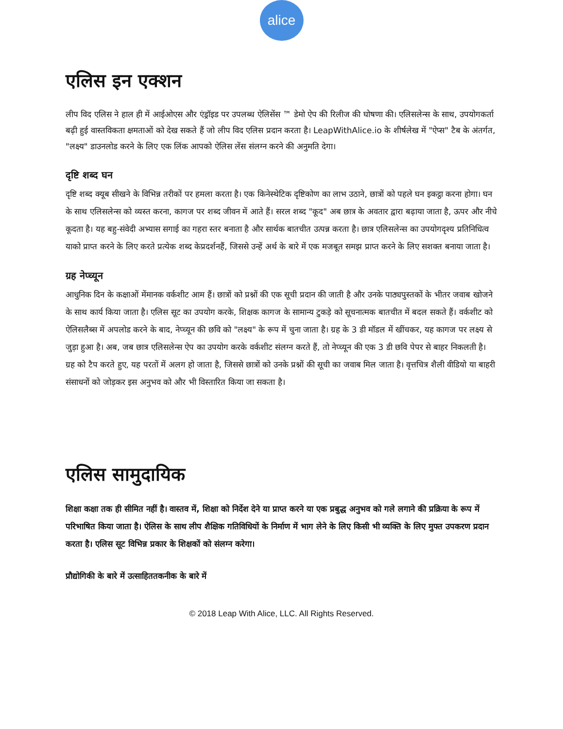alice
एलिस इन एक्शन
लीप विद एलिस ने हाल ही में आईओएस और एंड्रॉइड पर उपलब्ध ऐलिसेंस ™ डेमो ऐप की रिलीज की घोषणा की। एलिसलेन्स के साथ, उपयोगकर्ता बढ़ी हुई वास्तविकता क्षमताओं को देख सकते हैं जो लीप विद एलिस प्रदान करता है। LeapWithAlice.io के शीर्षलेख में "ऐप्स" टैब के अंतर्गत, "लक्ष्य" डाउनलोड करने के लिए एक लिंक आपको ऐलिस लेंस संलग्न करने की अनुमति देगा।
दृष्टि शब्द घन
दृष्टि शब्द क्यूब सीखने के विभिन्न तरीकों पर हमला करता है। एक किनेस्थेटिक दृष्टिकोण का लाभ उठाने, छात्रों को पहले घन इकट्ठा करना होगा। घन के साथ एलिसलेन्स को व्यस्त करना, कागज पर शब्द जीवन में आते हैं। सरल शब्द "कूद" अब छात्र के अवतार द्वारा बढ़ाया जाता है, ऊपर और नीचे कूदता है। यह बहु-संवेदी अभ्यास सगाई का गहरा स्तर बनाता है और सार्थक बातचीत उत्पन्न करता है। छात्र एलिसलेन्स का उपयोगदृश्य प्रतिनिधित्व याको प्राप्त करने के लिए करते प्रत्येक शब्द केप्रदर्शनहैं, जिससे उन्हें अर्थ के बारे में एक मजबूत समझ प्राप्त करने के लिए सशक्त बनाया जाता है।
ग्रह नेप्च्यून
आधुनिक दिन के कक्षाओं मेंमानक वर्कशीट आम हैं। छात्रों को प्रश्नों की एक सूची प्रदान की जाती है और उनके पाठ्यपुस्तकों के भीतर जवाब खोजने के साथ कार्य किया जाता है। एलिस सूट का उपयोग करके, शिक्षक कागज के सामान्य टुकड़े को सूचनात्मक बातचीत में बदल सकते हैं। वर्कशीट को ऐलिसलैब्स में अपलोड करने के बाद, नेप्च्यून की छवि को "लक्ष्य" के रूप में चुना जाता है। ग्रह के 3 डी मॉडल में खींचकर, यह कागज पर लक्ष्य से जुड़ा हुआ है। अब, जब छात्र एलिसलेन्स ऐप का उपयोग करके वर्कशीट संलग्न करते हैं, तो नेप्च्यून की एक 3 डी छवि पेपर से बाहर निकलती है। ग्रह को टैप करते हुए, यह परतों में अलग हो जाता है, जिससे छात्रों को उनके प्रश्नों की सूची का जवाब मिल जाता है। वृत्तचित्र शैली वीडियो या बाहरी संसाधनों को जोड़कर इस अनुभव को और भी विस्तारित किया जा सकता है।
एलिस सामुदायिक
शिक्षा कक्षा तक ही सीमित नहीं है। वास्तव में, शिक्षा को निर्देश देने या प्राप्त करने या एक प्रबुद्ध अनुभव को गले लगाने की प्रक्रिया के रूप में परिभाषित किया जाता है। ऐलिस के साथ लीप शैक्षिक गतिविधियों के निर्माण में भाग लेने के लिए किसी भी व्यक्ति के लिए मुफ्त उपकरण प्रदान करता है। एलिस सूट विभिन्न प्रकार के शिक्षकों को संलग्न करेगा।
प्रौद्योगिकी के बारे में उत्साहिततकनीक के बारे में
© 2018 Leap With Alice, LLC. All Rights Reserved.